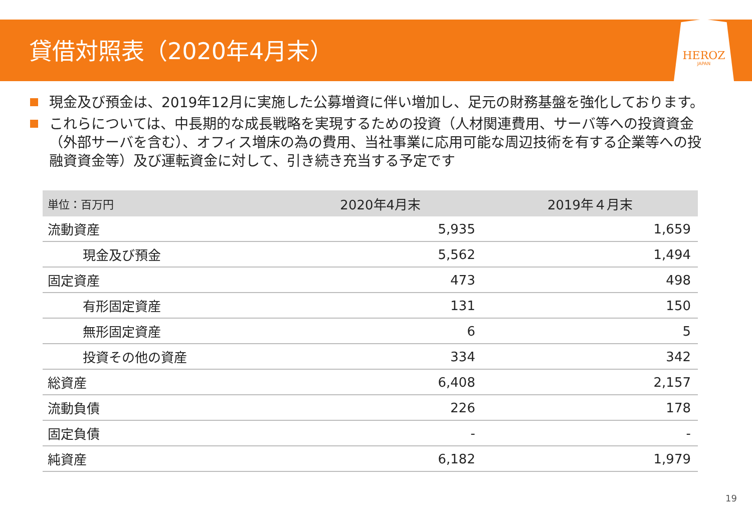貸借対照表（2020年4月末）
HEROZ
JAPAN
現金及び預金は、2019年12月に実施した公募増資に伴い増加し、足元の財務基盤を強化しております。
これらについては、中長期的な成長戦略を実現するための投資（人材関連費用、サーバ等への投資資金（外部サーバを含む）、オフィス増床の為の費用、当社事業に応用可能な周辺技術を有する企業等への投融資資金等）及び運転資金に対して、引き続き充当する予定です
| 単位：百万円 | 2020年4月末 | 2019年４月末 |
| --- | --- | --- |
| 流動資産 | 5,935 | 1,659 |
| 現金及び預金 | 5,562 | 1,494 |
| 固定資産 | 473 | 498 |
| 有形固定資産 | 131 | 150 |
| 無形固定資産 | 6 | 5 |
| 投資その他の資産 | 334 | 342 |
| 総資産 | 6,408 | 2,157 |
| 流動負債 | 226 | 178 |
| 固定負債 | - | - |
| 純資産 | 6,182 | 1,979 |
19